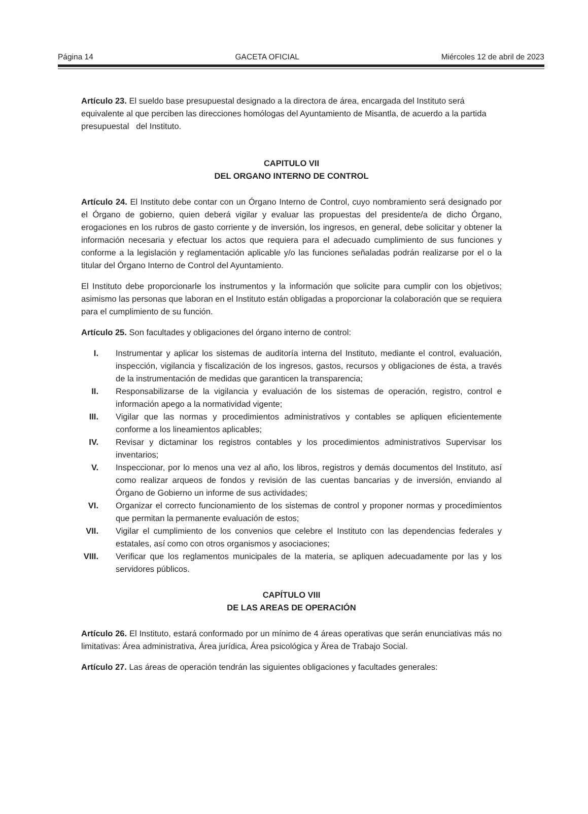Página 14 GACETA OFICIAL Miércoles 12 de abril de 2023
Artículo 23. El sueldo base presupuestal designado a la directora de área, encargada del Instituto será equivalente al que perciben las direcciones homólogas del Ayuntamiento de Misantla, de acuerdo a la partida presupuestal del Instituto.
CAPITULO VII
DEL ORGANO INTERNO DE CONTROL
Artículo 24. El Instituto debe contar con un Órgano Interno de Control, cuyo nombramiento será designado por el Órgano de gobierno, quien deberá vigilar y evaluar las propuestas del presidente/a de dicho Órgano, erogaciones en los rubros de gasto corriente y de inversión, los ingresos, en general, debe solicitar y obtener la información necesaria y efectuar los actos que requiera para el adecuado cumplimiento de sus funciones y conforme a la legislación y reglamentación aplicable y/o las funciones señaladas podrán realizarse por el o la titular del Órgano Interno de Control del Ayuntamiento.
El Instituto debe proporcionarle los instrumentos y la información que solicite para cumplir con los objetivos; asimismo las personas que laboran en el Instituto están obligadas a proporcionar la colaboración que se requiera para el cumplimiento de su función.
Artículo 25. Son facultades y obligaciones del órgano interno de control:
I. Instrumentar y aplicar los sistemas de auditoría interna del Instituto, mediante el control, evaluación, inspección, vigilancia y fiscalización de los ingresos, gastos, recursos y obligaciones de ésta, a través de la instrumentación de medidas que garanticen la transparencia;
II. Responsabilizarse de la vigilancia y evaluación de los sistemas de operación, registro, control e información apego a la normatividad vigente;
III. Vigilar que las normas y procedimientos administrativos y contables se apliquen eficientemente conforme a los lineamientos aplicables;
IV. Revisar y dictaminar los registros contables y los procedimientos administrativos Supervisar los inventarios;
V. Inspeccionar, por lo menos una vez al año, los libros, registros y demás documentos del Instituto, así como realizar arqueos de fondos y revisión de las cuentas bancarias y de inversión, enviando al Órgano de Gobierno un informe de sus actividades;
VI. Organizar el correcto funcionamiento de los sistemas de control y proponer normas y procedimientos que permitan la permanente evaluación de estos;
VII. Vigilar el cumplimiento de los convenios que celebre el Instituto con las dependencias federales y estatales, así como con otros organismos y asociaciones;
VIII. Verificar que los reglamentos municipales de la materia, se apliquen adecuadamente por las y los servidores públicos.
CAPÍTULO VIII
DE LAS AREAS DE OPERACIÓN
Artículo 26. El Instituto, estará conformado por un mínimo de 4 áreas operativas que serán enunciativas más no limitativas: Área administrativa, Área jurídica, Área psicológica y Ärea de Trabajo Social.
Artículo 27. Las áreas de operación tendrán las siguientes obligaciones y facultades generales: